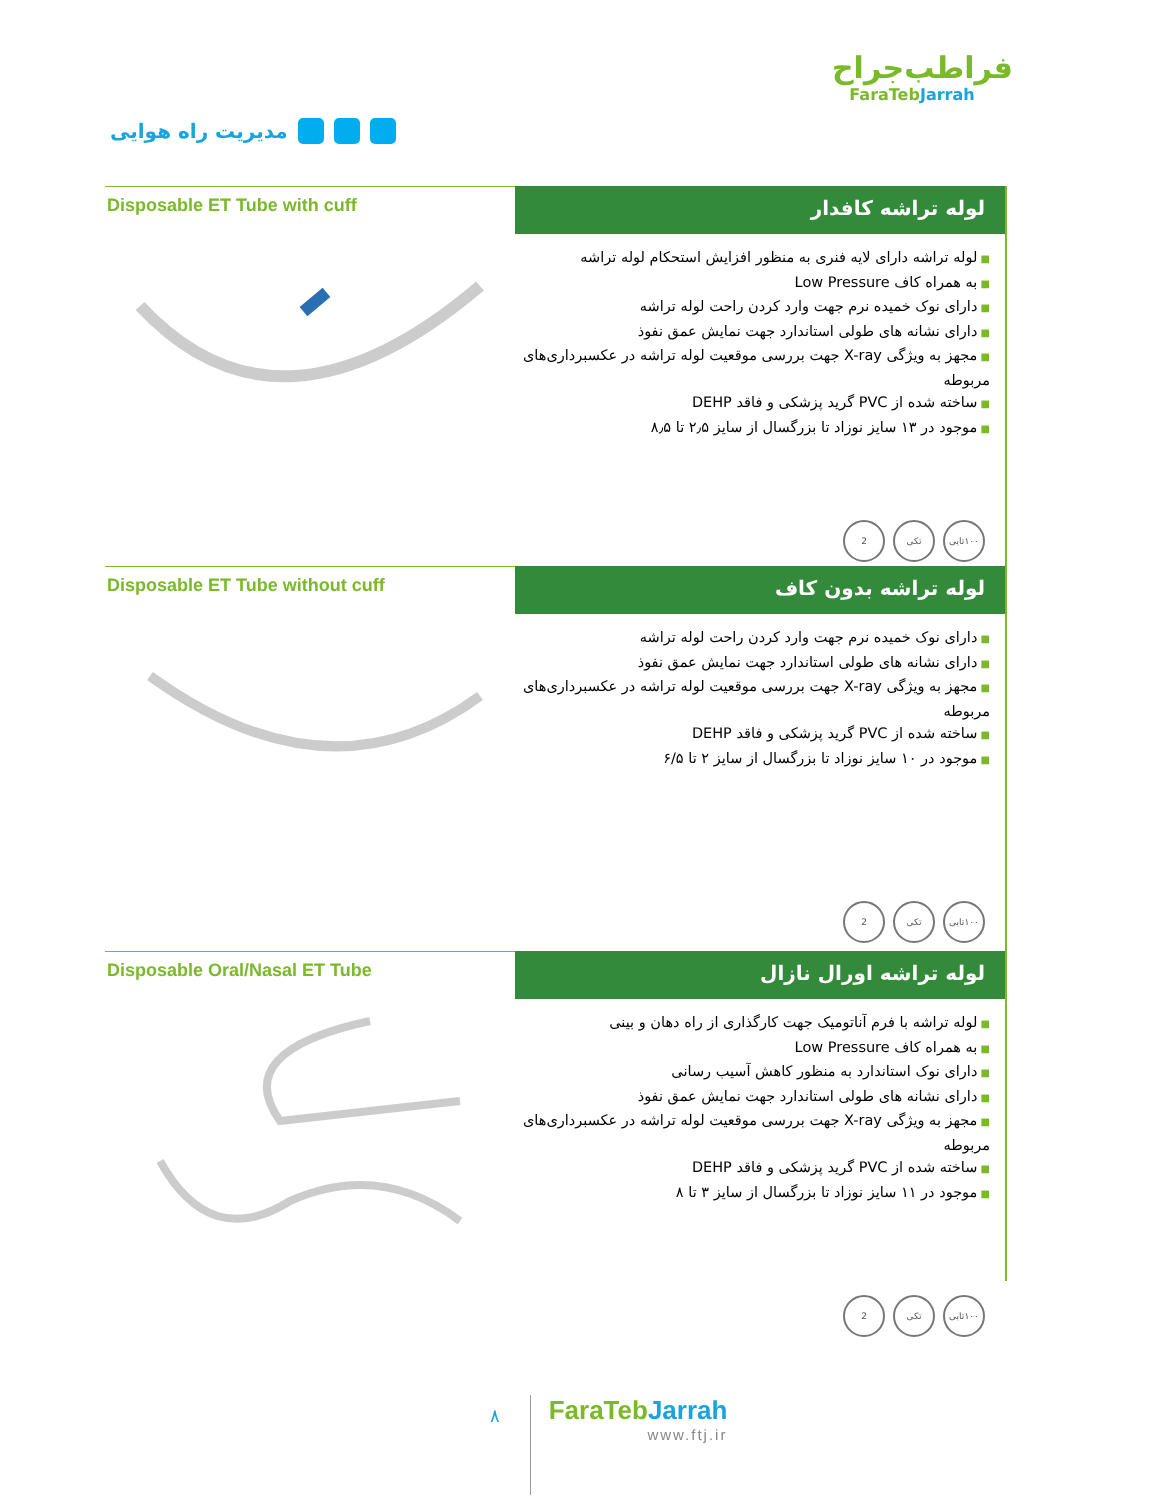مدیریت راه هوایی
فراطب‌جراح
FaraTebJarrah
Disposable ET Tube with cuff
لوله تراشه کافدار
لوله تراشه دارای لایه فنری به منظور افزایش استحکام لوله تراشه
به همراه کاف Low Pressure
دارای نوک خمیده نرم جهت وارد کردن راحت لوله تراشه
دارای نشانه های طولی استاندارد جهت نمایش عمق نفوذ
مجهز به ویژگی X-ray جهت بررسی موقعیت لوله تراشه در عکسبرداری‌های مربوطه
ساخته شده از PVC گرید پزشکی و فاقد DEHP
موجود در ۱۳ سایز نوزاد تا بزرگسال از سایز ۲٫۵ تا ۸٫۵
۱۰۰تایی تکی 2
Disposable ET Tube without cuff
لوله تراشه بدون کاف
دارای نوک خمیده نرم جهت وارد کردن راحت لوله تراشه
دارای نشانه های طولی استاندارد جهت نمایش عمق نفوذ
مجهز به ویژگی X-ray جهت بررسی موقعیت لوله تراشه در عکسبرداری‌های مربوطه
ساخته شده از PVC گرید پزشکی و فاقد DEHP
موجود در ۱۰ سایز نوزاد تا بزرگسال از سایز ۲ تا ۶/۵
۱۰۰تایی تکی 2
Disposable Oral/Nasal ET Tube
لوله تراشه اورال نازال
لوله تراشه با فرم آناتومیک جهت کارگذاری از راه دهان و بینی
به همراه کاف Low Pressure
دارای نوک استاندارد به منظور کاهش آسیب رسانی
دارای نشانه های طولی استاندارد جهت نمایش عمق نفوذ
مجهز به ویژگی X-ray جهت بررسی موقعیت لوله تراشه در عکسبرداری‌های مربوطه
ساخته شده از PVC گرید پزشکی و فاقد DEHP
موجود در ۱۱ سایز نوزاد تا بزرگسال از سایز ۳ تا ۸
۱۰۰تایی تکی 2
۸
FaraTebJarrah
www.ftj.ir